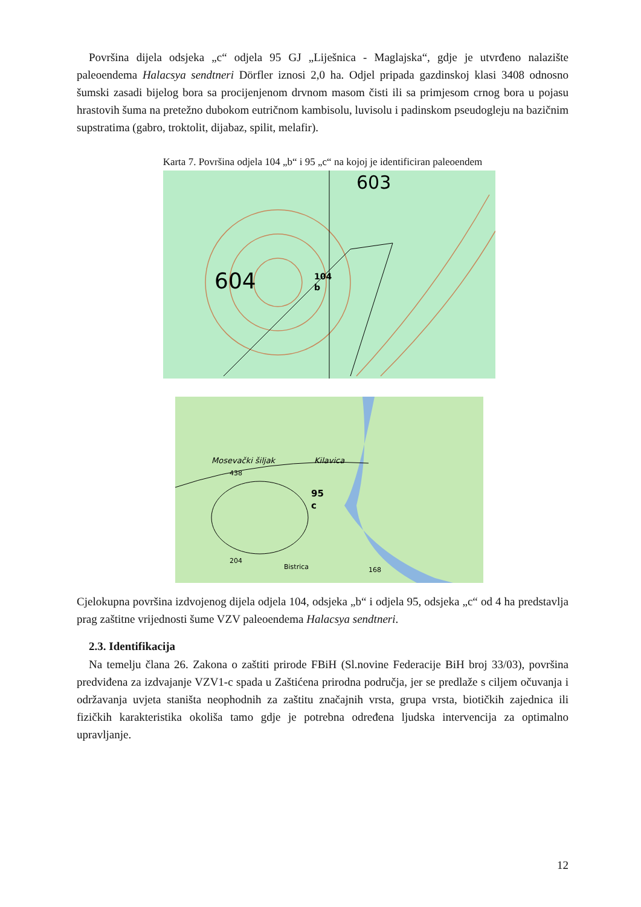Površina dijela odsjeka „c“ odjela 95 GJ „Liješnica - Maglajska“, gdje je utvrđeno nalazište paleoendema Halacsya sendtneri Dörfler iznosi 2,0 ha. Odjel pripada gazdinskoj klasi 3408 odnosno šumski zasadi bijelog bora sa procijenjenom drvnom masom čisti ili sa primjesom crnog bora u pojasu hrastovih šuma na pretežno dubokom eutričnom kambisolu, luvisolu i padinskom pseudogleju na bazičnim supstratima (gabro, troktolit, dijabaz, spilit, melafir).
Karta 7. Površina odjela 104 „b“ i 95 „c“ na kojoj je identificiran paleoendem
604
603
104
b
Kilavica
Mosevački šiljak
438
95
c
Bistrica
204
168
Cjelokupna površina izdvojenog dijela odjela 104, odsjeka „b“ i odjela 95, odsjeka „c“ od 4 ha predstavlja prag zaštitne vrijednosti šume VZV paleoendema Halacsya sendtneri.
2.3. Identifikacija
Na temelju člana 26. Zakona o zaštiti prirode FBiH (Sl.novine Federacije BiH broj 33/03), površina predviđena za izdvajanje VZV1-c spada u Zaštićena prirodna područja, jer se predlaže s ciljem očuvanja i održavanja uvjeta staništa neophodnih za zaštitu značajnih vrsta, grupa vrsta, biotičkih zajednica ili fizičkih karakteristika okoliša tamo gdje je potrebna određena ljudska intervencija za optimalno upravljanje.
12